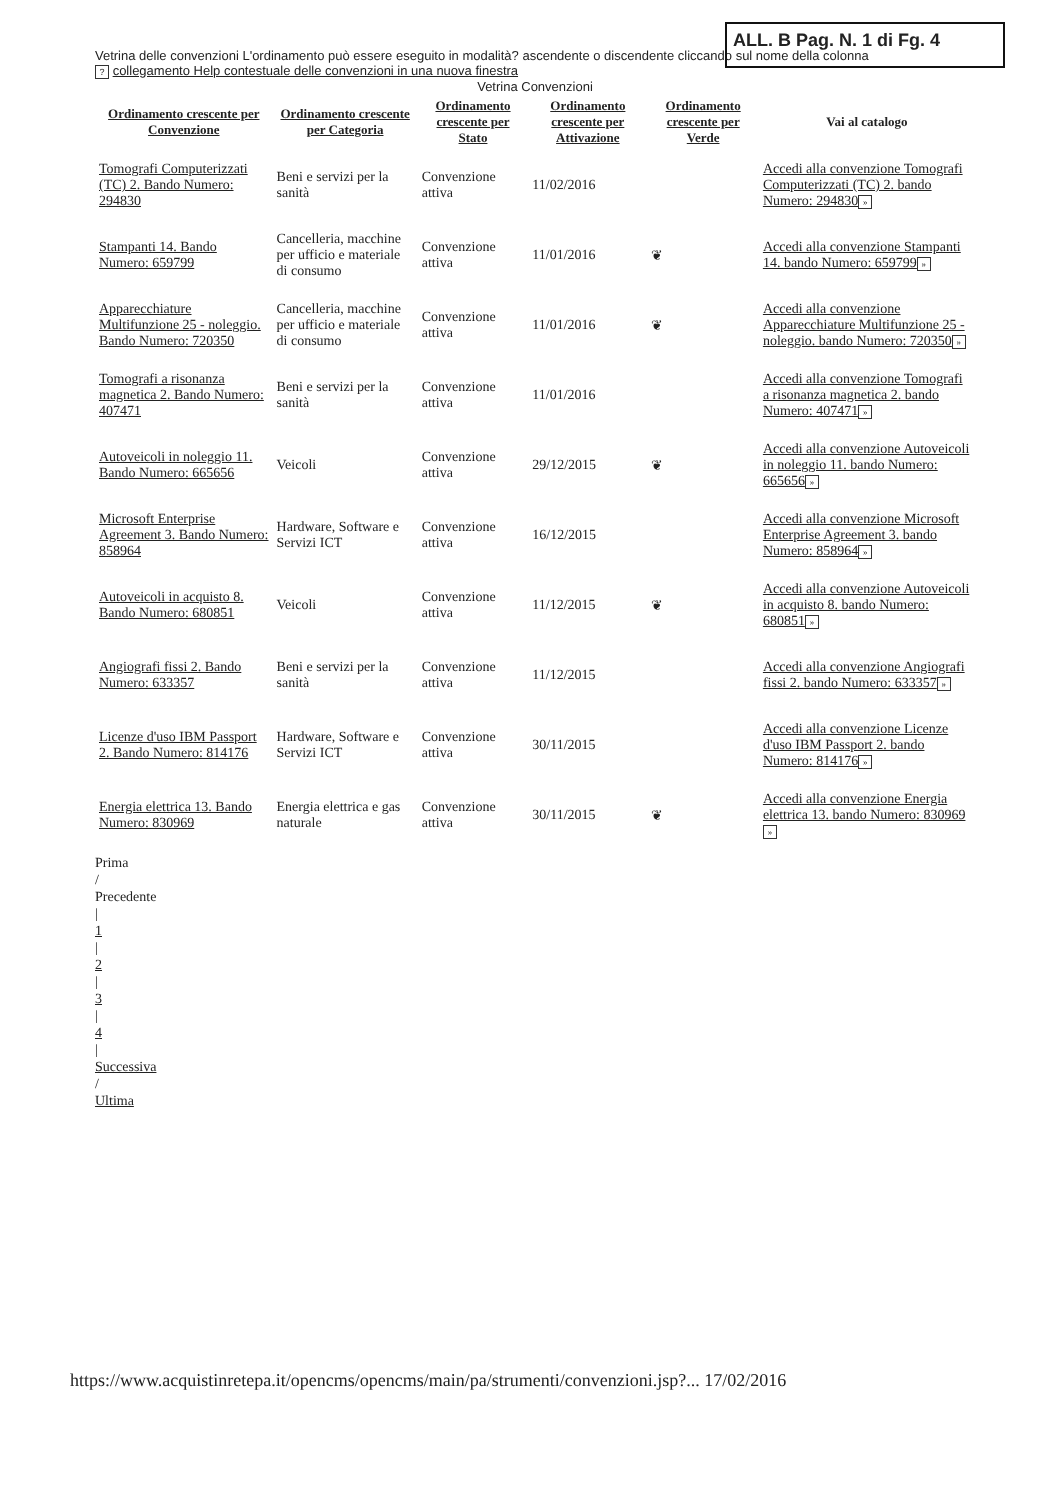ALL. B Pag. N. 1 di Fg. 4
Vetrina delle convenzioni L'ordinamento può essere eseguito in modalità? ascendente o discendente cliccando sul nome della colonna
? collegamento Help contestuale delle convenzioni in una nuova finestra
Vetrina Convenzioni
| Ordinamento crescente per Convenzione | Ordinamento crescente per Categoria | Ordinamento crescente per Stato | Ordinamento crescente per Attivazione | Ordinamento crescente per Verde | Vai al catalogo |
| --- | --- | --- | --- | --- | --- |
| Tomografi Computerizzati (TC) 2. Bando Numero: 294830 | Beni e servizi per la sanità | Convenzione attiva | 11/02/2016 | | Accedi alla convenzione Tomografi Computerizzati (TC) 2. bando Numero: 294830 » |
| Stampanti 14. Bando Numero: 659799 | Cancelleria, macchine per ufficio e materiale di consumo | Convenzione attiva | 11/01/2016 | ❦ | Accedi alla convenzione Stampanti 14. bando Numero: 659799 » |
| Apparecchiature Multifunzione 25 - noleggio. Bando Numero: 720350 | Cancelleria, macchine per ufficio e materiale di consumo | Convenzione attiva | 11/01/2016 | ❦ | Accedi alla convenzione Apparecchiature Multifunzione 25 - noleggio. bando Numero: 720350 » |
| Tomografi a risonanza magnetica 2. Bando Numero: 407471 | Beni e servizi per la sanità | Convenzione attiva | 11/01/2016 | | Accedi alla convenzione Tomografi a risonanza magnetica 2. bando Numero: 407471 » |
| Autoveicoli in noleggio 11. Bando Numero: 665656 | Veicoli | Convenzione attiva | 29/12/2015 | ❦ | Accedi alla convenzione Autoveicoli in noleggio 11. bando Numero: 665656 » |
| Microsoft Enterprise Agreement 3. Bando Numero: 858964 | Hardware, Software e Servizi ICT | Convenzione attiva | 16/12/2015 | | Accedi alla convenzione Microsoft Enterprise Agreement 3. bando Numero: 858964 » |
| Autoveicoli in acquisto 8. Bando Numero: 680851 | Veicoli | Convenzione attiva | 11/12/2015 | ❦ | Accedi alla convenzione Autoveicoli in acquisto 8. bando Numero: 680851 » |
| Angiografi fissi 2. Bando Numero: 633357 | Beni e servizi per la sanità | Convenzione attiva | 11/12/2015 | | Accedi alla convenzione Angiografi fissi 2. bando Numero: 633357 » |
| Licenze d'uso IBM Passport 2. Bando Numero: 814176 | Hardware, Software e Servizi ICT | Convenzione attiva | 30/11/2015 | | Accedi alla convenzione Licenze d'uso IBM Passport 2. bando Numero: 814176 » |
| Energia elettrica 13. Bando Numero: 830969 | Energia elettrica e gas naturale | Convenzione attiva | 30/11/2015 | ❦ | Accedi alla convenzione Energia elettrica 13. bando Numero: 830969 » |
Prima
/
Precedente
|
1
|
2
|
3
|
4
|
Successiva
/
Ultima
https://www.acquistinretepa.it/opencms/opencms/main/pa/strumenti/convenzioni.jsp?... 17/02/2016